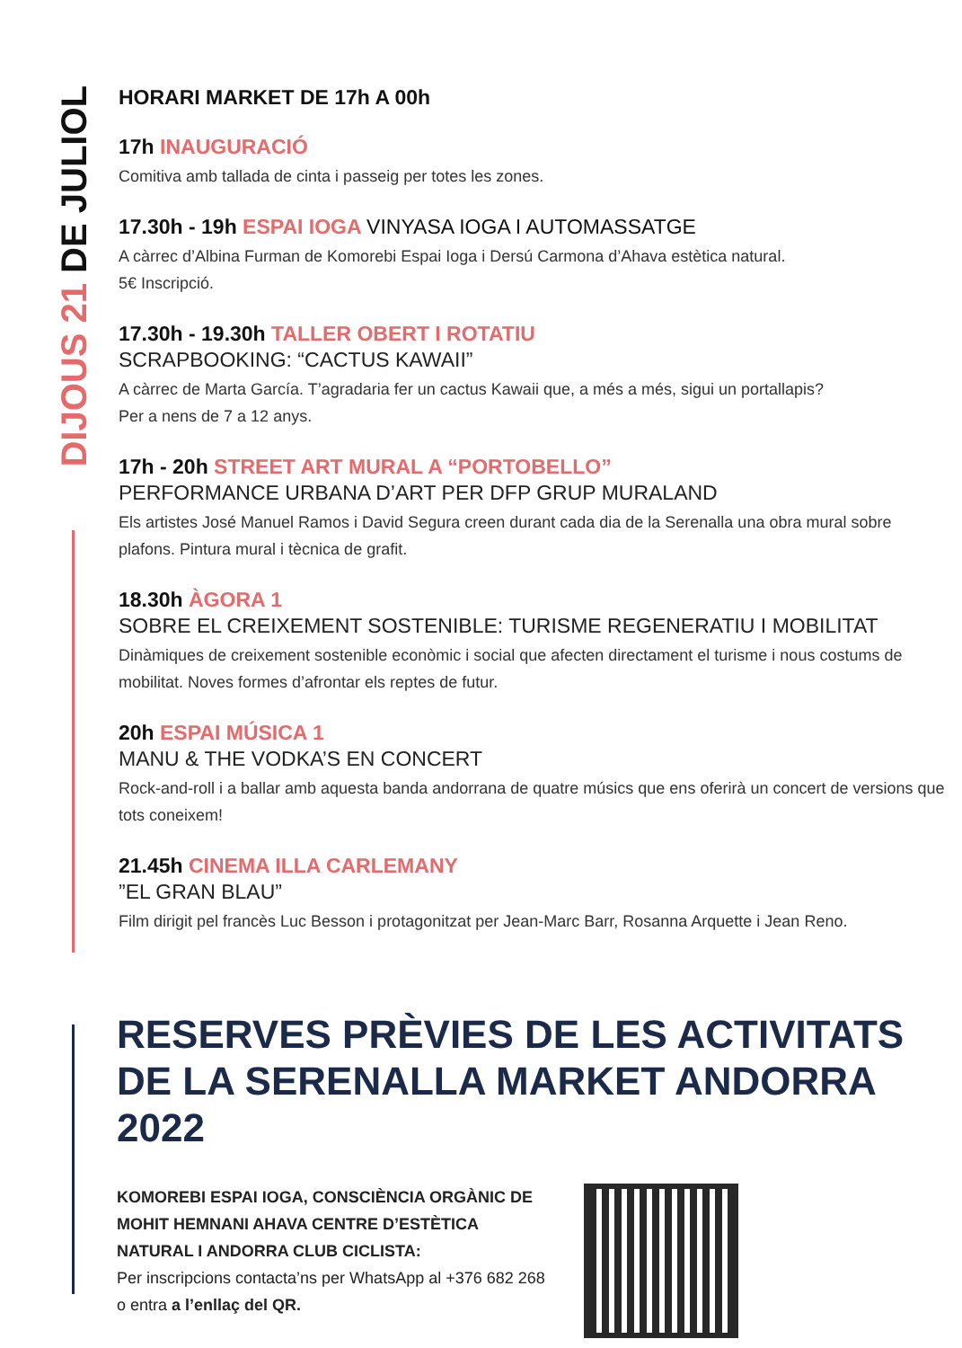DIJOUS 21 DE JULIOL
HORARI MARKET DE 17h A 00h
17h INAUGURACIÓ
Comitiva amb tallada de cinta i passeig per totes les zones.
17.30h - 19h ESPAI IOGA VINYASA IOGA I AUTOMASSATGE
A càrrec d’Albina Furman de Komorebi Espai Ioga i Dersú Carmona d’Ahava estètica natural.
5€ Inscripció.
17.30h - 19.30h TALLER OBERT I ROTATIU
SCRAPBOOKING: “CACTUS KAWAII”
A càrrec de Marta García. T’agradaria fer un cactus Kawaii que, a més a més, sigui un portallapis?
Per a nens de 7 a 12 anys.
17h - 20h STREET ART MURAL A “PORTOBELLO”
PERFORMANCE URBANA D’ART PER DFP GRUP MURALAND
Els artistes José Manuel Ramos i David Segura creen durant cada dia de la Serenalla una obra mural sobre plafons. Pintura mural i tècnica de grafit.
18.30h ÀGORA 1
SOBRE EL CREIXEMENT SOSTENIBLE: TURISME REGENERATIU I MOBILITAT
Dinàmiques de creixement sostenible econòmic i social que afecten directament el turisme i nous costums de mobilitat. Noves formes d’afrontar els reptes de futur.
20h ESPAI MÚSICA 1
MANU & THE VODKA’S EN CONCERT
Rock-and-roll i a ballar amb aquesta banda andorrana de quatre músics que ens oferirà un concert de versions que tots coneixem!
21.45h CINEMA ILLA CARLEMANY
”EL GRAN BLAU”
Film dirigit pel francès Luc Besson i protagonitzat per Jean-Marc Barr, Rosanna Arquette i Jean Reno.
RESERVES PRÈVIES DE LES ACTIVITATS DE LA SERENALLA MARKET ANDORRA 2022
KOMOREBI ESPAI IOGA, CONSCIÈNCIA ORGÀNIC DE MOHIT HEMNANI AHAVA CENTRE D’ESTÈTICA NATURAL I ANDORRA CLUB CICLISTA:
Per inscripcions contacta’ns per WhatsApp al +376 682 268 o entra a l’enllaç del QR.